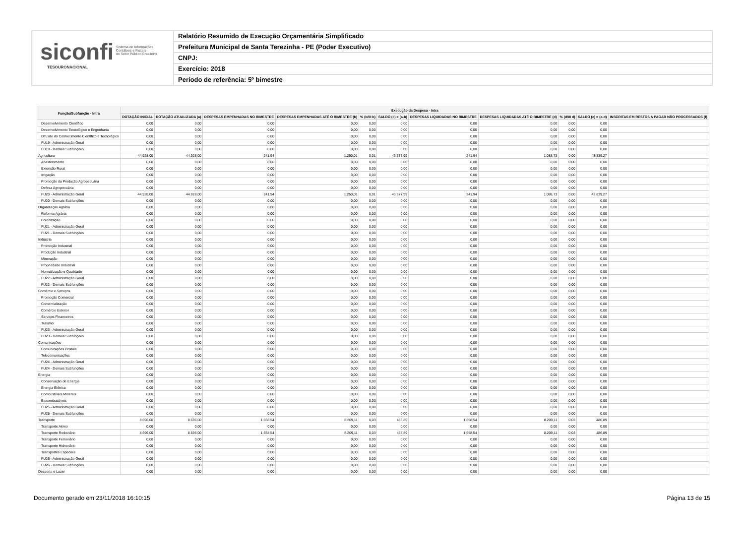siconfi Sistema de Informações
Contábeis e Fiscais
do Setor Público Brasileiro
TESOURONACIONAL
Relatório Resumido de Execução Orçamentária Simplificado
Prefeitura Municipal de Santa Terezinha - PE (Poder Executivo)
CNPJ:
Exercício: 2018
Período de referência: 5º bimestre
| Função/Subfunção - Intra | Execução da Despesa - Intra | | | | | | | | | | |
| --- | --- | --- | --- | --- | --- | --- | --- | --- | --- | --- | --- |
| | DOTAÇÃO INICIAL | DOTAÇÃO ATUALIZADA (a) | DESPESAS EMPENHADAS NO BIMESTRE | DESPESAS EMPENHADAS ATÉ O BIMESTRE (b) | % (b/III b) | SALDO (c) = (a-b) | DESPESAS LIQUIDADAS NO BIMESTRE | DESPESAS LIQUIDADAS ATÉ O BIMESTRE (d) | % (d/III d) | SALDO (e) = (a-d) | INSCRITAS EM RESTOS A PAGAR NÃO PROCESSADOS (f) |
| Desenvolvimento Científico | 0,00 | 0,00 | 0,00 | 0,00 | 0,00 | 0,00 | 0,00 | 0,00 | 0,00 | 0,00 | |
| Desenvolvimento Tecnológico e Engenharia | 0,00 | 0,00 | 0,00 | 0,00 | 0,00 | 0,00 | 0,00 | 0,00 | 0,00 | 0,00 | |
| Difusão do Conhecimento Científico e Tecnológico | 0,00 | 0,00 | 0,00 | 0,00 | 0,00 | 0,00 | 0,00 | 0,00 | 0,00 | 0,00 | |
| FU19 - Administração Geral | 0,00 | 0,00 | 0,00 | 0,00 | 0,00 | 0,00 | 0,00 | 0,00 | 0,00 | 0,00 | |
| FU19 - Demais Subfunções | 0,00 | 0,00 | 0,00 | 0,00 | 0,00 | 0,00 | 0,00 | 0,00 | 0,00 | 0,00 | |
| Agricultura | 44.928,00 | 44.928,00 | 241,94 | 1.250,01 | 0,01 | 43.677,99 | 241,94 | 1.088,73 | 0,00 | 43.839,27 | |
| Abastecimento | 0,00 | 0,00 | 0,00 | 0,00 | 0,00 | 0,00 | 0,00 | 0,00 | 0,00 | 0,00 | |
| Extensão Rural | 0,00 | 0,00 | 0,00 | 0,00 | 0,00 | 0,00 | 0,00 | 0,00 | 0,00 | 0,00 | |
| Irrigação | 0,00 | 0,00 | 0,00 | 0,00 | 0,00 | 0,00 | 0,00 | 0,00 | 0,00 | 0,00 | |
| Promoção da Produção Agropecuária | 0,00 | 0,00 | 0,00 | 0,00 | 0,00 | 0,00 | 0,00 | 0,00 | 0,00 | 0,00 | |
| Defesa Agropecuária | 0,00 | 0,00 | 0,00 | 0,00 | 0,00 | 0,00 | 0,00 | 0,00 | 0,00 | 0,00 | |
| FU20 - Administração Geral | 44.928,00 | 44.928,00 | 241,94 | 1.250,01 | 0,01 | 43.677,99 | 241,94 | 1.088,73 | 0,00 | 43.839,27 | |
| FU20 - Demais Subfunções | 0,00 | 0,00 | 0,00 | 0,00 | 0,00 | 0,00 | 0,00 | 0,00 | 0,00 | 0,00 | |
| Organização Agrária | 0,00 | 0,00 | 0,00 | 0,00 | 0,00 | 0,00 | 0,00 | 0,00 | 0,00 | 0,00 | |
| Reforma Agrária | 0,00 | 0,00 | 0,00 | 0,00 | 0,00 | 0,00 | 0,00 | 0,00 | 0,00 | 0,00 | |
| Colonização | 0,00 | 0,00 | 0,00 | 0,00 | 0,00 | 0,00 | 0,00 | 0,00 | 0,00 | 0,00 | |
| FU21 - Administração Geral | 0,00 | 0,00 | 0,00 | 0,00 | 0,00 | 0,00 | 0,00 | 0,00 | 0,00 | 0,00 | |
| FU21 - Demais Subfunções | 0,00 | 0,00 | 0,00 | 0,00 | 0,00 | 0,00 | 0,00 | 0,00 | 0,00 | 0,00 | |
| Indústria | 0,00 | 0,00 | 0,00 | 0,00 | 0,00 | 0,00 | 0,00 | 0,00 | 0,00 | 0,00 | |
| Promoção Industrial | 0,00 | 0,00 | 0,00 | 0,00 | 0,00 | 0,00 | 0,00 | 0,00 | 0,00 | 0,00 | |
| Produção Industrial | 0,00 | 0,00 | 0,00 | 0,00 | 0,00 | 0,00 | 0,00 | 0,00 | 0,00 | 0,00 | |
| Mineração | 0,00 | 0,00 | 0,00 | 0,00 | 0,00 | 0,00 | 0,00 | 0,00 | 0,00 | 0,00 | |
| Propriedade Industrial | 0,00 | 0,00 | 0,00 | 0,00 | 0,00 | 0,00 | 0,00 | 0,00 | 0,00 | 0,00 | |
| Normalização e Qualidade | 0,00 | 0,00 | 0,00 | 0,00 | 0,00 | 0,00 | 0,00 | 0,00 | 0,00 | 0,00 | |
| FU22 - Administração Geral | 0,00 | 0,00 | 0,00 | 0,00 | 0,00 | 0,00 | 0,00 | 0,00 | 0,00 | 0,00 | |
| FU22 - Demais Subfunções | 0,00 | 0,00 | 0,00 | 0,00 | 0,00 | 0,00 | 0,00 | 0,00 | 0,00 | 0,00 | |
| Comércio e Serviços | 0,00 | 0,00 | 0,00 | 0,00 | 0,00 | 0,00 | 0,00 | 0,00 | 0,00 | 0,00 | |
| Promoção Comercial | 0,00 | 0,00 | 0,00 | 0,00 | 0,00 | 0,00 | 0,00 | 0,00 | 0,00 | 0,00 | |
| Comercialização | 0,00 | 0,00 | 0,00 | 0,00 | 0,00 | 0,00 | 0,00 | 0,00 | 0,00 | 0,00 | |
| Comércio Exterior | 0,00 | 0,00 | 0,00 | 0,00 | 0,00 | 0,00 | 0,00 | 0,00 | 0,00 | 0,00 | |
| Serviços Financeiros | 0,00 | 0,00 | 0,00 | 0,00 | 0,00 | 0,00 | 0,00 | 0,00 | 0,00 | 0,00 | |
| Turismo | 0,00 | 0,00 | 0,00 | 0,00 | 0,00 | 0,00 | 0,00 | 0,00 | 0,00 | 0,00 | |
| FU23 - Administração Geral | 0,00 | 0,00 | 0,00 | 0,00 | 0,00 | 0,00 | 0,00 | 0,00 | 0,00 | 0,00 | |
| FU23 - Demais Subfunções | 0,00 | 0,00 | 0,00 | 0,00 | 0,00 | 0,00 | 0,00 | 0,00 | 0,00 | 0,00 | |
| Comunicações | 0,00 | 0,00 | 0,00 | 0,00 | 0,00 | 0,00 | 0,00 | 0,00 | 0,00 | 0,00 | |
| Comunicações Postais | 0,00 | 0,00 | 0,00 | 0,00 | 0,00 | 0,00 | 0,00 | 0,00 | 0,00 | 0,00 | |
| Telecomunicações | 0,00 | 0,00 | 0,00 | 0,00 | 0,00 | 0,00 | 0,00 | 0,00 | 0,00 | 0,00 | |
| FU24 - Administração Geral | 0,00 | 0,00 | 0,00 | 0,00 | 0,00 | 0,00 | 0,00 | 0,00 | 0,00 | 0,00 | |
| FU24 - Demais Subfunções | 0,00 | 0,00 | 0,00 | 0,00 | 0,00 | 0,00 | 0,00 | 0,00 | 0,00 | 0,00 | |
| Energia | 0,00 | 0,00 | 0,00 | 0,00 | 0,00 | 0,00 | 0,00 | 0,00 | 0,00 | 0,00 | |
| Conservação de Energia | 0,00 | 0,00 | 0,00 | 0,00 | 0,00 | 0,00 | 0,00 | 0,00 | 0,00 | 0,00 | |
| Energia Elétrica | 0,00 | 0,00 | 0,00 | 0,00 | 0,00 | 0,00 | 0,00 | 0,00 | 0,00 | 0,00 | |
| Combustíveis Minerais | 0,00 | 0,00 | 0,00 | 0,00 | 0,00 | 0,00 | 0,00 | 0,00 | 0,00 | 0,00 | |
| Biocombustíveis | 0,00 | 0,00 | 0,00 | 0,00 | 0,00 | 0,00 | 0,00 | 0,00 | 0,00 | 0,00 | |
| FU25 - Administração Geral | 0,00 | 0,00 | 0,00 | 0,00 | 0,00 | 0,00 | 0,00 | 0,00 | 0,00 | 0,00 | |
| FU25 - Demais Subfunções | 0,00 | 0,00 | 0,00 | 0,00 | 0,00 | 0,00 | 0,00 | 0,00 | 0,00 | 0,00 | |
| Transporte | 8.696,00 | 8.696,00 | 1.658,54 | 8.209,11 | 0,03 | 486,89 | 1.658,54 | 8.209,11 | 0,03 | 486,89 | |
| Transporte Aéreo | 0,00 | 0,00 | 0,00 | 0,00 | 0,00 | 0,00 | 0,00 | 0,00 | 0,00 | 0,00 | |
| Transporte Rodoviário | 8.696,00 | 8.696,00 | 1.658,54 | 8.209,11 | 0,03 | 486,89 | 1.658,54 | 8.209,11 | 0,03 | 486,89 | |
| Transporte Ferroviário | 0,00 | 0,00 | 0,00 | 0,00 | 0,00 | 0,00 | 0,00 | 0,00 | 0,00 | 0,00 | |
| Transporte Hidroviário | 0,00 | 0,00 | 0,00 | 0,00 | 0,00 | 0,00 | 0,00 | 0,00 | 0,00 | 0,00 | |
| Transportes Especiais | 0,00 | 0,00 | 0,00 | 0,00 | 0,00 | 0,00 | 0,00 | 0,00 | 0,00 | 0,00 | |
| FU26 - Administração Geral | 0,00 | 0,00 | 0,00 | 0,00 | 0,00 | 0,00 | 0,00 | 0,00 | 0,00 | 0,00 | |
| FU26 - Demais Subfunções | 0,00 | 0,00 | 0,00 | 0,00 | 0,00 | 0,00 | 0,00 | 0,00 | 0,00 | 0,00 | |
| Desporto e Lazer | 0,00 | 0,00 | 0,00 | 0,00 | 0,00 | 0,00 | 0,00 | 0,00 | 0,00 | 0,00 | |
Documento gerado em 23/11/2018 16:10:15 Página 13 de 15